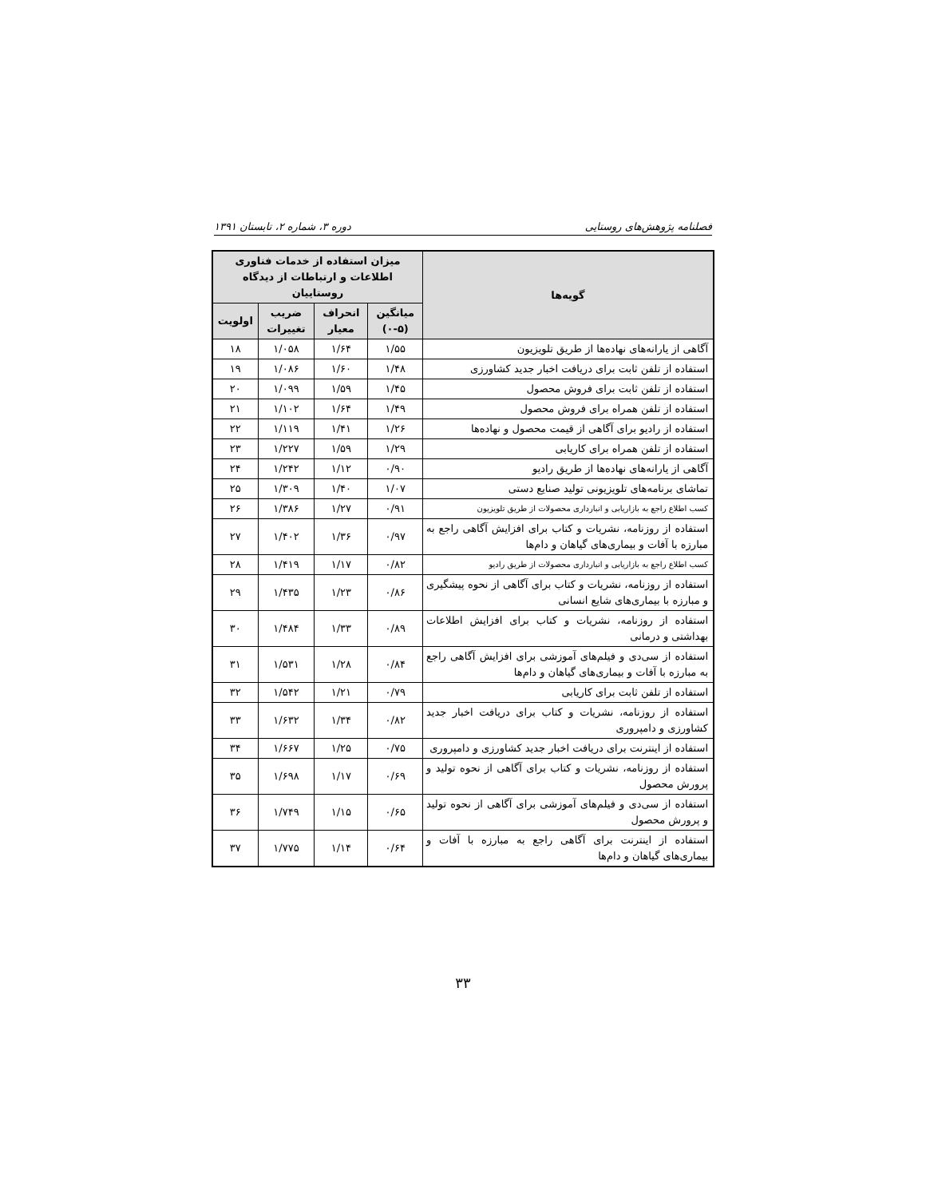فصلنامه پژوهش‌های روستایی دوره ۳، شماره ۲، تابستان ۱۳۹۱
| گویه‌ها | میزان استفاده از خدمات فناوری اطلاعات و ارتباطات از دیدگاه روستاییان | | | |
| --- | --- | --- | --- | --- |
| | میانگین (۵-۰) | انحراف معیار | ضریب تغییرات | اولویت |
| آگاهی از یارانه‌های نهاده‌ها از طریق تلویزیون | ۱/۵۵ | ۱/۶۴ | ۱/۰۵۸ | ۱۸ |
| استفاده از تلفن ثابت برای دریافت اخبار جدید کشاورزی | ۱/۴۸ | ۱/۶۰ | ۱/۰۸۶ | ۱۹ |
| استفاده از تلفن ثابت برای فروش محصول | ۱/۴۵ | ۱/۵۹ | ۱/۰۹۹ | ۲۰ |
| استفاده از تلفن همراه برای فروش محصول | ۱/۴۹ | ۱/۶۴ | ۱/۱۰۲ | ۲۱ |
| استفاده از رادیو برای آگاهی از قیمت محصول و نهاده‌ها | ۱/۲۶ | ۱/۴۱ | ۱/۱۱۹ | ۲۲ |
| استفاده از تلفن همراه برای کاریابی | ۱/۲۹ | ۱/۵۹ | ۱/۲۲۷ | ۲۳ |
| آگاهی از یارانه‌های نهاده‌ها از طریق رادیو | ۰/۹۰ | ۱/۱۲ | ۱/۲۴۲ | ۲۴ |
| تماشای برنامه‌های تلویزیونی تولید صنایع دستی | ۱/۰۷ | ۱/۴۰ | ۱/۳۰۹ | ۲۵ |
| کسب اطلاع راجع به بازاریابی و انبارداری محصولات از طریق تلویزیون | ۰/۹۱ | ۱/۲۷ | ۱/۳۸۶ | ۲۶ |
| استفاده از روزنامه، نشریات و کتاب برای افزایش آگاهی راجع به مبارزه با آفات و بیماری‌های گیاهان و دام‌ها | ۰/۹۷ | ۱/۳۶ | ۱/۴۰۲ | ۲۷ |
| کسب اطلاع راجع به بازاریابی و انبارداری محصولات از طریق رادیو | ۰/۸۲ | ۱/۱۷ | ۱/۴۱۹ | ۲۸ |
| استفاده از روزنامه، نشریات و کتاب برای آگاهی از نحوه پیشگیری و مبارزه با بیماری‌های شایع انسانی | ۰/۸۶ | ۱/۲۳ | ۱/۴۳۵ | ۲۹ |
| استفاده از روزنامه، نشریات و کتاب برای افزایش اطلاعات بهداشتی و درمانی | ۰/۸۹ | ۱/۳۳ | ۱/۴۸۴ | ۳۰ |
| استفاده از سی‌دی و فیلم‌های آموزشی برای افزایش آگاهی راجع به مبارزه با آفات و بیماری‌های گیاهان و دام‌ها | ۰/۸۴ | ۱/۲۸ | ۱/۵۳۱ | ۳۱ |
| استفاده از تلفن ثابت برای کاریابی | ۰/۷۹ | ۱/۲۱ | ۱/۵۴۲ | ۳۲ |
| استفاده از روزنامه، نشریات و کتاب برای دریافت اخبار جدید کشاورزی و دامپروری | ۰/۸۲ | ۱/۳۴ | ۱/۶۳۲ | ۳۳ |
| استفاده از اینترنت برای دریافت اخبار جدید کشاورزی و دامپروری | ۰/۷۵ | ۱/۲۵ | ۱/۶۶۷ | ۳۴ |
| استفاده از روزنامه، نشریات و کتاب برای آگاهی از نحوه تولید و پرورش محصول | ۰/۶۹ | ۱/۱۷ | ۱/۶۹۸ | ۳۵ |
| استفاده از سی‌دی و فیلم‌های آموزشی برای آگاهی از نحوه تولید و پرورش محصول | ۰/۶۵ | ۱/۱۵ | ۱/۷۴۹ | ۳۶ |
| استفاده از اینترنت برای آگاهی راجع به مبارزه با آفات و بیماری‌های گیاهان و دام‌ها | ۰/۶۴ | ۱/۱۴ | ۱/۷۷۵ | ۳۷ |
۳۳